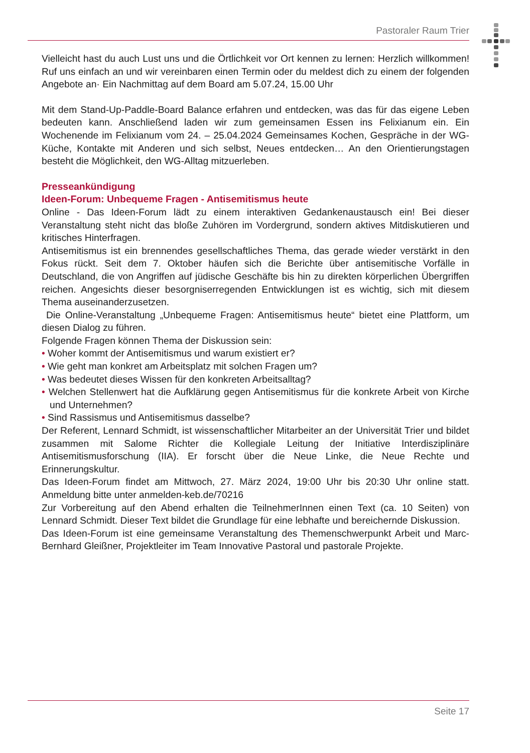Pastoraler Raum Trier
Vielleicht hast du auch Lust uns und die Örtlichkeit vor Ort kennen zu lernen: Herzlich willkommen! Ruf uns einfach an und wir vereinbaren einen Termin oder du meldest dich zu einem der folgenden Angebote an· Ein Nachmittag auf dem Board am 5.07.24, 15.00 Uhr
Mit dem Stand-Up-Paddle-Board Balance erfahren und entdecken, was das für das eigene Leben bedeuten kann. Anschließend laden wir zum gemeinsamen Essen ins Felixianum ein. Ein Wochenende im Felixianum vom 24. – 25.04.2024 Gemeinsames Kochen, Gespräche in der WG-Küche, Kontakte mit Anderen und sich selbst, Neues entdecken… An den Orientierungstagen besteht die Möglichkeit, den WG-Alltag mitzuerleben.
Presseankündigung
Ideen-Forum: Unbequeme Fragen - Antisemitismus heute
Online - Das Ideen-Forum lädt zu einem interaktiven Gedankenaustausch ein! Bei dieser Veranstaltung steht nicht das bloße Zuhören im Vordergrund, sondern aktives Mitdiskutieren und kritisches Hinterfragen.
Antisemitismus ist ein brennendes gesellschaftliches Thema, das gerade wieder verstärkt in den Fokus rückt. Seit dem 7. Oktober häufen sich die Berichte über antisemitische Vorfälle in Deutschland, die von Angriffen auf jüdische Geschäfte bis hin zu direkten körperlichen Übergriffen reichen. Angesichts dieser besorgniserregenden Entwicklungen ist es wichtig, sich mit diesem Thema auseinanderzusetzen.
Die Online-Veranstaltung „Unbequeme Fragen: Antisemitismus heute“ bietet eine Plattform, um diesen Dialog zu führen.
Folgende Fragen können Thema der Diskussion sein:
• Woher kommt der Antisemitismus und warum existiert er?
• Wie geht man konkret am Arbeitsplatz mit solchen Fragen um?
• Was bedeutet dieses Wissen für den konkreten Arbeitsalltag?
• Welchen Stellenwert hat die Aufklärung gegen Antisemitismus für die konkrete Arbeit von Kirche und Unternehmen?
• Sind Rassismus und Antisemitismus dasselbe?
Der Referent, Lennard Schmidt, ist wissenschaftlicher Mitarbeiter an der Universität Trier und bildet zusammen mit Salome Richter die Kollegiale Leitung der Initiative Interdisziplinäre Antisemitismusforschung (IIA). Er forscht über die Neue Linke, die Neue Rechte und Erinnerungskultur.
Das Ideen-Forum findet am Mittwoch, 27. März 2024, 19:00 Uhr bis 20:30 Uhr online statt. Anmeldung bitte unter anmelden-keb.de/70216
Zur Vorbereitung auf den Abend erhalten die TeilnehmerInnen einen Text (ca. 10 Seiten) von Lennard Schmidt. Dieser Text bildet die Grundlage für eine lebhafte und bereichernde Diskussion.
Das Ideen-Forum ist eine gemeinsame Veranstaltung des Themenschwerpunkt Arbeit und Marc-Bernhard Gleißner, Projektleiter im Team Innovative Pastoral und pastorale Projekte.
Seite 17